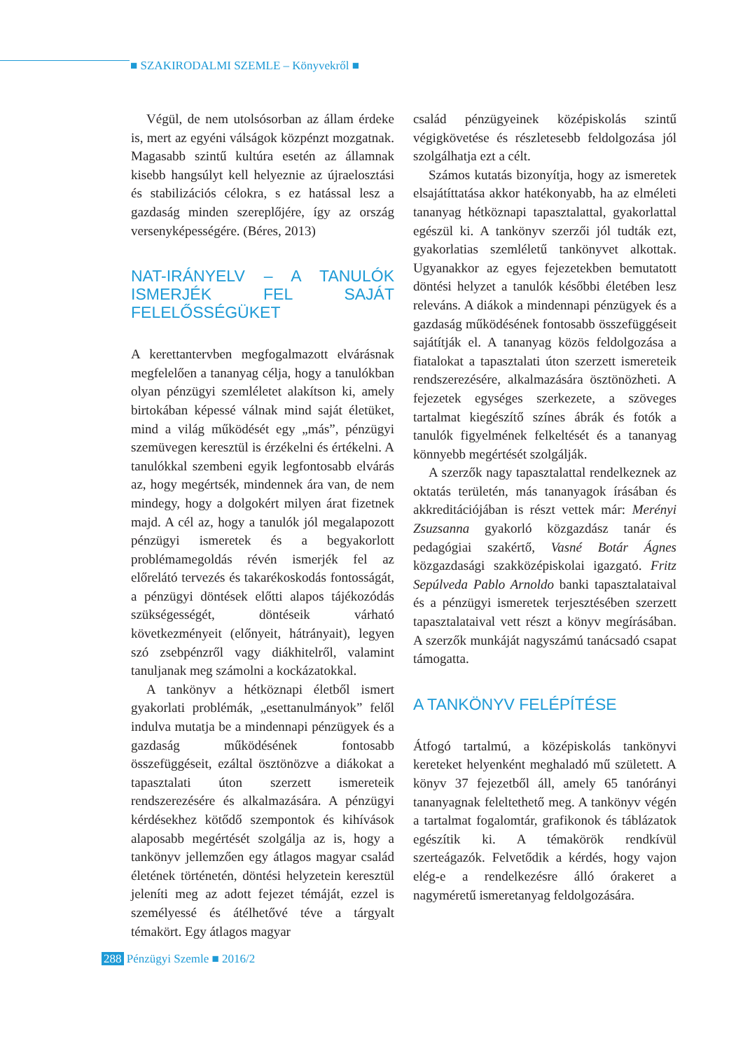■ SZAKIRODALMI SZEMLE – Könyvekről ■
Végül, de nem utolsósorban az állam érdeke is, mert az egyéni válságok közpénzt mozgatnak. Magasabb szintű kultúra esetén az államnak kisebb hangsúlyt kell helyeznie az újraelosztási és stabilizációs célokra, s ez hatással lesz a gazdaság minden szereplőjére, így az ország versenyképességére. (Béres, 2013)
NAT-IRÁNYELV – A TANULÓK ISMERJÉK FEL SAJÁT FELELŐSSÉGÜKET
A kerettantervben megfogalmazott elvárásnak megfelelően a tananyag célja, hogy a tanulókban olyan pénzügyi szemléletet alakítson ki, amely birtokában képessé válnak mind saját életüket, mind a világ működését egy „más”, pénzügyi szemüvegen keresztül is érzékelni és értékelni. A tanulókkal szembeni egyik legfontosabb elvárás az, hogy megértsék, mindennek ára van, de nem mindegy, hogy a dolgokért milyen árat fizetnek majd. A cél az, hogy a tanulók jól megalapozott pénzügyi ismeretek és a begyakorlott problémamegoldás révén ismerjék fel az előrelátó tervezés és takarékoskodás fontosságát, a pénzügyi döntések előtti alapos tájékozódás szükségességét, döntéseik várható következményeit (előnyeit, hátrányait), legyen szó zsebpénzről vagy diákhitelről, valamint tanuljanak meg számolni a kockázatokkal.
A tankönyv a hétköznapi életből ismert gyakorlati problémák, „esettanulmányok” felől indulva mutatja be a mindennapi pénzügyek és a gazdaság működésének fontosabb összefüggéseit, ezáltal ösztönözve a diákokat a tapasztalati úton szerzett ismereteik rendszerezésére és alkalmazására. A pénzügyi kérdésekhez kötődő szempontok és kihívások alaposabb megértését szolgálja az is, hogy a tankönyv jellemzően egy átlagos magyar család életének történetén, döntési helyzetein keresztül jeleníti meg az adott fejezet témáját, ezzel is személyessé és átélhetővé téve a tárgyalt témakört. Egy átlagos magyar
család pénzügyeinek középiskolás szintű végigkövetése és részletesebb feldolgozása jól szolgálhatja ezt a célt.
Számos kutatás bizonyítja, hogy az ismeretek elsajátíttatása akkor hatékonyabb, ha az elméleti tananyag hétköznapi tapasztalattal, gyakorlattal egészül ki. A tankönyv szerzői jól tudták ezt, gyakorlatias szemléletű tankönyvet alkottak. Ugyanakkor az egyes fejezetekben bemutatott döntési helyzet a tanulók későbbi életében lesz releváns. A diákok a mindennapi pénzügyek és a gazdaság működésének fontosabb összefüggéseit sajátítják el. A tananyag közös feldolgozása a fiatalokat a tapasztalati úton szerzett ismereteik rendszerezésére, alkalmazására ösztönözheti. A fejezetek egységes szerkezete, a szöveges tartalmat kiegészítő színes ábrák és fotók a tanulók figyelmének felkeltését és a tananyag könnyebb megértését szolgálják.
A szerzők nagy tapasztalattal rendelkeznek az oktatás területén, más tananyagok írásában és akkreditációjában is részt vettek már: Merényi Zsuzsanna gyakorló közgazdász tanár és pedagógiai szakértő, Vasné Botár Ágnes közgazdasági szakközépiskolai igazgató. Fritz Sepúlveda Pablo Arnoldo banki tapasztalataival és a pénzügyi ismeretek terjesztésében szerzett tapasztalataival vett részt a könyv megírásában. A szerzők munkáját nagyszámú tanácsadó csapat támogatta.
A TANKÖNYV FELÉPÍTÉSE
Átfogó tartalmú, a középiskolás tankönyvi kereteket helyenként meghaladó mű született. A könyv 37 fejezetből áll, amely 65 tanórányi tananyagnak feleltethető meg. A tankönyv végén a tartalmat fogalomtár, grafikonok és táblázatok egészítik ki. A témakörök rendkívül szerteágazók. Felvetődik a kérdés, hogy vajon elég-e a rendelkezésre álló órakeret a nagyméretű ismeretanyag feldolgozására.
288 Pénzügyi Szemle ■ 2016/2